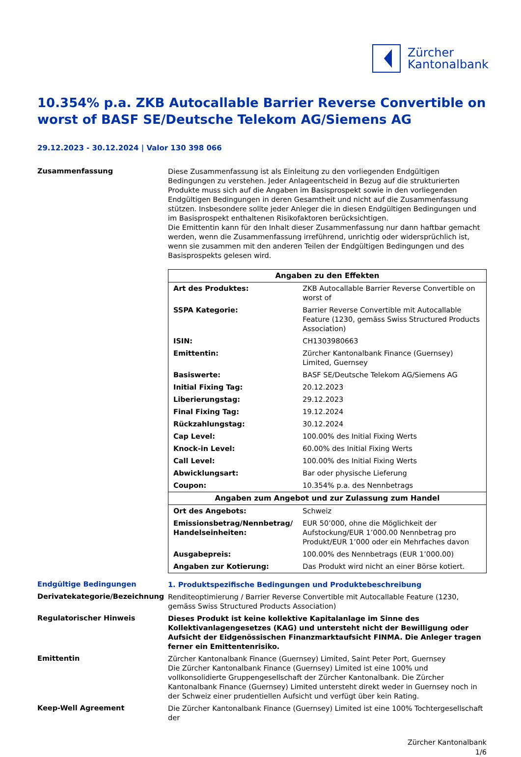Zürcher
Kantonalbank
10.354% p.a. ZKB Autocallable Barrier Reverse Convertible on worst of BASF SE/Deutsche Telekom AG/Siemens AG
29.12.2023 - 30.12.2024 | Valor 130 398 066
Zusammenfassung
Diese Zusammenfassung ist als Einleitung zu den vorliegenden Endgültigen Bedingungen zu verstehen. Jeder Anlageentscheid in Bezug auf die strukturierten Produkte muss sich auf die Angaben im Basisprospekt sowie in den vorliegenden Endgültigen Bedingungen in deren Gesamtheit und nicht auf die Zusammenfassung stützen. Insbesondere sollte jeder Anleger die in diesen Endgültigen Bedingungen und im Basisprospekt enthaltenen Risikofaktoren berücksichtigen.
Die Emittentin kann für den Inhalt dieser Zusammenfassung nur dann haftbar gemacht werden, wenn die Zusammenfassung irreführend, unrichtig oder widersprüchlich ist, wenn sie zusammen mit den anderen Teilen der Endgültigen Bedingungen und des Basisprospekts gelesen wird.
| Angaben zu den Effekten | |
| --- | --- |
| Art des Produktes: | ZKB Autocallable Barrier Reverse Convertible on worst of |
| SSPA Kategorie: | Barrier Reverse Convertible mit Autocallable Feature (1230, gemäss Swiss Structured Products Association) |
| ISIN: | CH1303980663 |
| Emittentin: | Zürcher Kantonalbank Finance (Guernsey) Limited, Guernsey |
| Basiswerte: | BASF SE/Deutsche Telekom AG/Siemens AG |
| Initial Fixing Tag: | 20.12.2023 |
| Liberierungstag: | 29.12.2023 |
| Final Fixing Tag: | 19.12.2024 |
| Rückzahlungstag: | 30.12.2024 |
| Cap Level: | 100.00% des Initial Fixing Werts |
| Knock-in Level: | 60.00% des Initial Fixing Werts |
| Call Level: | 100.00% des Initial Fixing Werts |
| Abwicklungsart: | Bar oder physische Lieferung |
| Coupon: | 10.354% p.a. des Nennbetrags |
| Angaben zum Angebot und zur Zulassung zum Handel | |
| Ort des Angebots: | Schweiz |
| Emissionsbetrag/Nennbetrag/ Handelseinheiten: | EUR 50’000, ohne die Möglichkeit der Aufstockung/EUR 1’000.00 Nennbetrag pro Produkt/EUR 1’000 oder ein Mehrfaches davon |
| Ausgabepreis: | 100.00% des Nennbetrags (EUR 1’000.00) |
| Angaben zur Kotierung: | Das Produkt wird nicht an einer Börse kotiert. |
Endgültige Bedingungen
1. Produktspezifische Bedingungen und Produktebeschreibung
Derivatekategorie/Bezeichnung
Renditeoptimierung / Barrier Reverse Convertible mit Autocallable Feature (1230, gemäss Swiss Structured Products Association)
Regulatorischer Hinweis
Dieses Produkt ist keine kollektive Kapitalanlage im Sinne des Kollektivanlagengesetzes (KAG) und untersteht nicht der Bewilligung oder Aufsicht der Eidgenössischen Finanzmarktaufsicht FINMA. Die Anleger tragen ferner ein Emittentenrisiko.
Emittentin
Zürcher Kantonalbank Finance (Guernsey) Limited, Saint Peter Port, Guernsey
Die Zürcher Kantonalbank Finance (Guernsey) Limited ist eine 100% und vollkonsolidierte Gruppengesellschaft der Zürcher Kantonalbank. Die Zürcher Kantonalbank Finance (Guernsey) Limited untersteht direkt weder in Guernsey noch in der Schweiz einer prudentiellen Aufsicht und verfügt über kein Rating.
Keep-Well Agreement
Die Zürcher Kantonalbank Finance (Guernsey) Limited ist eine 100% Tochtergesellschaft der
Zürcher Kantonalbank
1/6